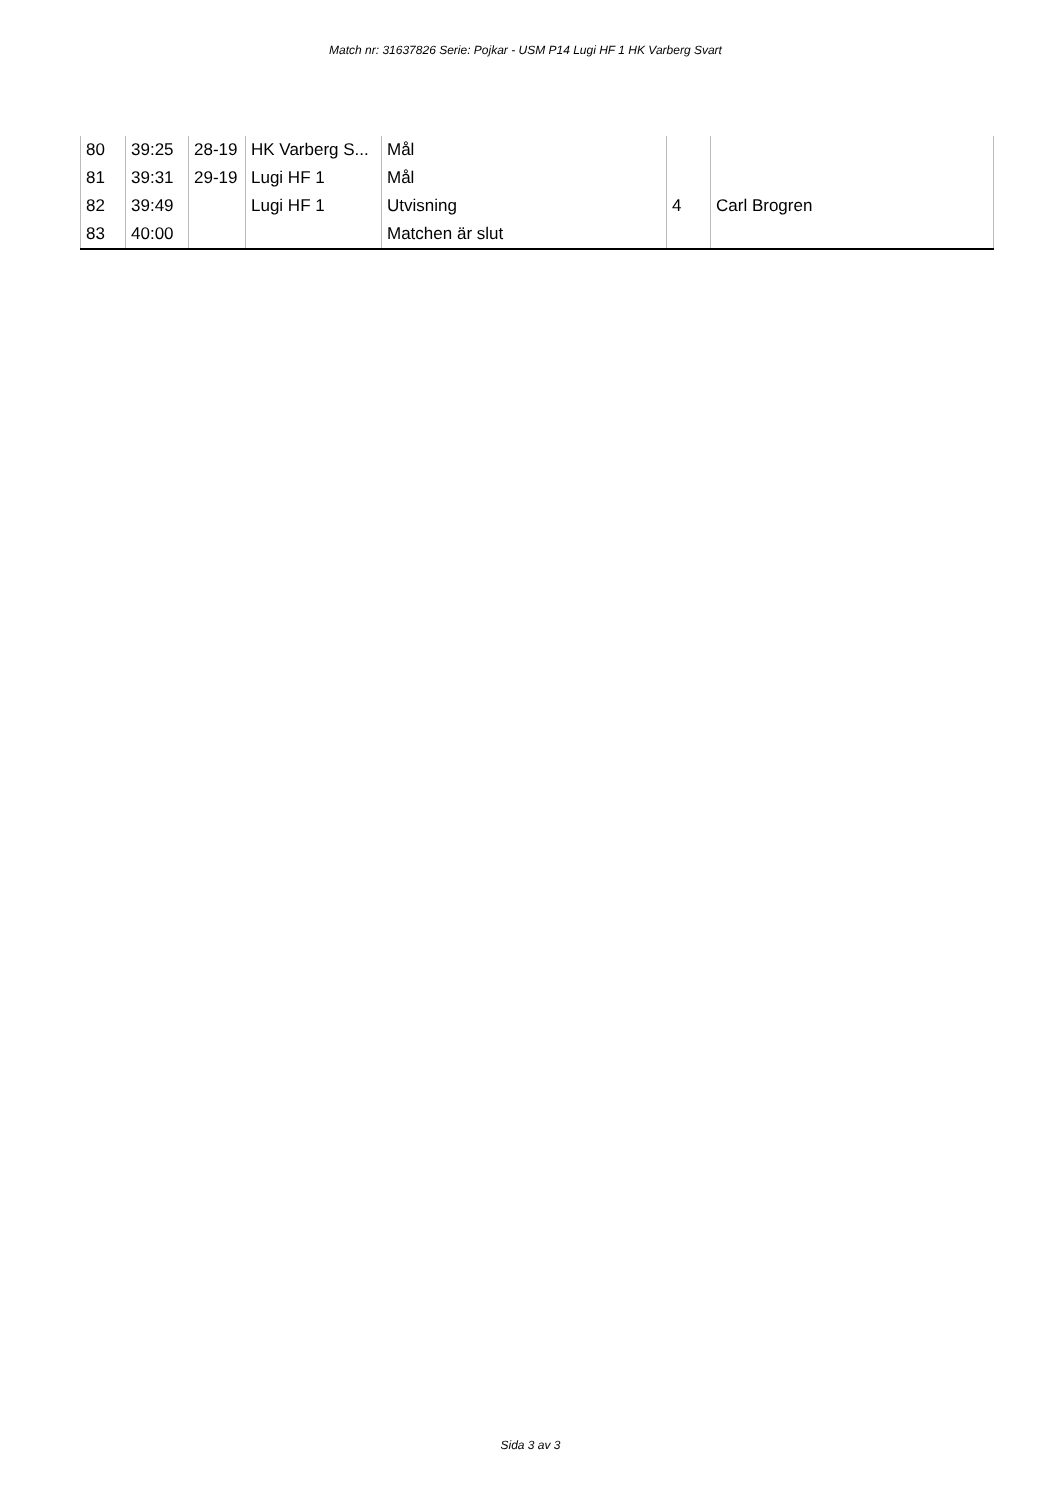Match nr: 31637826 Serie: Pojkar - USM P14 Lugi HF 1 HK Varberg Svart
| 80 | 39:25 | 28-19 | HK Varberg S... | Mål | | |
| 81 | 39:31 | 29-19 | Lugi HF 1 | Mål | | |
| 82 | 39:49 | | Lugi HF 1 | Utvisning | 4 | Carl Brogren |
| 83 | 40:00 | | | Matchen är slut | | |
Sida 3 av 3